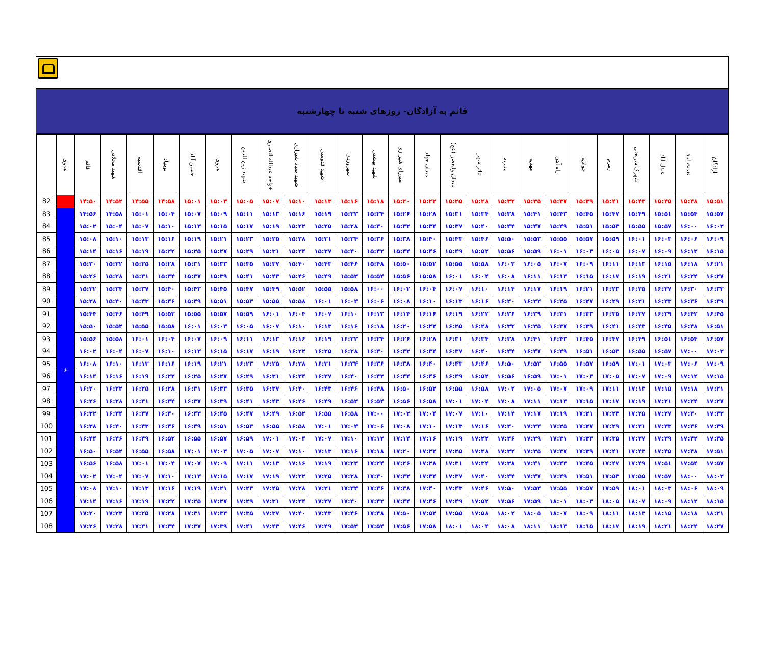قائم به آزادگان- روزهای شنبه تا چهارشنبه
| | هدوی | قائم | شهید محلاتی | اقدسیه | نوبنیاد | حسین آباد | هروی | شهید زین الدین | خواجه عبدالله انصاری | شهید صیاد شیرازی | شهید قدوسی | سهروردی | شهید بهشتی | میرزای شیرازی | میدان جهاد | میدان ولیعصر (عج) | تئاتر شهر | منیریه | مهدیه | راه آهن | جوادیه | زمزم | شهرک شریعتی | عبدل آباد | نعمت آباد | آزادگان |
| --- | --- | --- | --- | --- | --- | --- | --- | --- | --- | --- | --- | --- | --- | --- | --- | --- | --- | --- | --- | --- | --- | --- | --- | --- | --- | --- |
| 82 | | ۱۴:۵۰ | ۱۴:۵۲ | ۱۴:۵۵ | ۱۴:۵۸ | ۱۵:۰۱ | ۱۵:۰۳ | ۱۵:۰۵ | ۱۵:۰۷ | ۱۵:۱۰ | ۱۵:۱۳ | ۱۵:۱۶ | ۱۵:۱۸ | ۱۵:۲۰ | ۱۵:۲۲ | ۱۵:۲۵ | ۱۵:۲۸ | ۱۵:۳۲ | ۱۵:۳۵ | ۱۵:۳۷ | ۱۵:۳۹ | ۱۵:۴۱ | ۱۵:۴۳ | ۱۵:۴۵ | ۱۵:۴۸ | ۱۵:۵۱ |
| 83 | ۶ | ۱۴:۵۶ | ۱۴:۵۸ | ۱۵:۰۱ | ۱۵:۰۴ | ۱۵:۰۷ | ۱۵:۰۹ | ۱۵:۱۱ | ۱۵:۱۳ | ۱۵:۱۶ | ۱۵:۱۹ | ۱۵:۲۲ | ۱۵:۲۴ | ۱۵:۲۶ | ۱۵:۲۸ | ۱۵:۳۱ | ۱۵:۳۴ | ۱۵:۳۸ | ۱۵:۴۱ | ۱۵:۴۳ | ۱۵:۴۵ | ۱۵:۴۷ | ۱۵:۴۹ | ۱۵:۵۱ | ۱۵:۵۴ | ۱۵:۵۷ |
| 84 | | ۱۵:۰۲ | ۱۵:۰۴ | ۱۵:۰۷ | ۱۵:۱۰ | ۱۵:۱۳ | ۱۵:۱۵ | ۱۵:۱۷ | ۱۵:۱۹ | ۱۵:۲۲ | ۱۵:۲۵ | ۱۵:۲۸ | ۱۵:۳۰ | ۱۵:۳۲ | ۱۵:۳۴ | ۱۵:۳۷ | ۱۵:۴۰ | ۱۵:۴۴ | ۱۵:۴۷ | ۱۵:۴۹ | ۱۵:۵۱ | ۱۵:۵۳ | ۱۵:۵۵ | ۱۵:۵۷ | ۱۶:۰۰ | ۱۶:۰۳ |
| 85 | | ۱۵:۰۸ | ۱۵:۱۰ | ۱۵:۱۳ | ۱۵:۱۶ | ۱۵:۱۹ | ۱۵:۲۱ | ۱۵:۲۳ | ۱۵:۲۵ | ۱۵:۲۸ | ۱۵:۳۱ | ۱۵:۳۴ | ۱۵:۳۶ | ۱۵:۳۸ | ۱۵:۴۰ | ۱۵:۴۳ | ۱۵:۴۶ | ۱۵:۵۰ | ۱۵:۵۳ | ۱۵:۵۵ | ۱۵:۵۷ | ۱۵:۵۹ | ۱۶:۰۱ | ۱۶:۰۳ | ۱۶:۰۶ | ۱۶:۰۹ |
| 86 | | ۱۵:۱۴ | ۱۵:۱۶ | ۱۵:۱۹ | ۱۵:۲۲ | ۱۵:۲۵ | ۱۵:۲۷ | ۱۵:۲۹ | ۱۵:۳۱ | ۱۵:۳۴ | ۱۵:۳۷ | ۱۵:۴۰ | ۱۵:۴۲ | ۱۵:۴۴ | ۱۵:۴۶ | ۱۵:۴۹ | ۱۵:۵۲ | ۱۵:۵۶ | ۱۵:۵۹ | ۱۶:۰۱ | ۱۶:۰۳ | ۱۶:۰۵ | ۱۶:۰۷ | ۱۶:۰۹ | ۱۶:۱۲ | ۱۶:۱۵ |
| 87 | | ۱۵:۲۰ | ۱۵:۲۲ | ۱۵:۲۵ | ۱۵:۲۸ | ۱۵:۳۱ | ۱۵:۳۳ | ۱۵:۳۵ | ۱۵:۳۷ | ۱۵:۴۰ | ۱۵:۴۳ | ۱۵:۴۶ | ۱۵:۴۸ | ۱۵:۵۰ | ۱۵:۵۲ | ۱۵:۵۵ | ۱۵:۵۸ | ۱۶:۰۲ | ۱۶:۰۵ | ۱۶:۰۷ | ۱۶:۰۹ | ۱۶:۱۱ | ۱۶:۱۳ | ۱۶:۱۵ | ۱۶:۱۸ | ۱۶:۲۱ |
| 88 | | ۱۵:۲۶ | ۱۵:۲۸ | ۱۵:۳۱ | ۱۵:۳۴ | ۱۵:۳۷ | ۱۵:۳۹ | ۱۵:۴۱ | ۱۵:۴۳ | ۱۵:۴۶ | ۱۵:۴۹ | ۱۵:۵۲ | ۱۵:۵۴ | ۱۵:۵۶ | ۱۵:۵۸ | ۱۶:۰۱ | ۱۶:۰۴ | ۱۶:۰۸ | ۱۶:۱۱ | ۱۶:۱۳ | ۱۶:۱۵ | ۱۶:۱۷ | ۱۶:۱۹ | ۱۶:۲۱ | ۱۶:۲۴ | ۱۶:۲۷ |
| 89 | | ۱۵:۳۲ | ۱۵:۳۴ | ۱۵:۳۷ | ۱۵:۴۰ | ۱۵:۴۳ | ۱۵:۴۵ | ۱۵:۴۷ | ۱۵:۴۹ | ۱۵:۵۲ | ۱۵:۵۵ | ۱۵:۵۸ | ۱۶:۰۰ | ۱۶:۰۲ | ۱۶:۰۴ | ۱۶:۰۷ | ۱۶:۱۰ | ۱۶:۱۴ | ۱۶:۱۷ | ۱۶:۱۹ | ۱۶:۲۱ | ۱۶:۲۳ | ۱۶:۲۵ | ۱۶:۲۷ | ۱۶:۳۰ | ۱۶:۳۳ |
| 90 | | ۱۵:۳۸ | ۱۵:۴۰ | ۱۵:۴۳ | ۱۵:۴۶ | ۱۵:۴۹ | ۱۵:۵۱ | ۱۵:۵۳ | ۱۵:۵۵ | ۱۵:۵۸ | ۱۶:۰۱ | ۱۶:۰۴ | ۱۶:۰۶ | ۱۶:۰۸ | ۱۶:۱۰ | ۱۶:۱۳ | ۱۶:۱۶ | ۱۶:۲۰ | ۱۶:۲۳ | ۱۶:۲۵ | ۱۶:۲۷ | ۱۶:۲۹ | ۱۶:۳۱ | ۱۶:۳۳ | ۱۶:۳۶ | ۱۶:۳۹ |
| 91 | | ۱۵:۴۴ | ۱۵:۴۶ | ۱۵:۴۹ | ۱۵:۵۲ | ۱۵:۵۵ | ۱۵:۵۷ | ۱۵:۵۹ | ۱۶:۰۱ | ۱۶:۰۴ | ۱۶:۰۷ | ۱۶:۱۰ | ۱۶:۱۲ | ۱۶:۱۴ | ۱۶:۱۶ | ۱۶:۱۹ | ۱۶:۲۲ | ۱۶:۲۶ | ۱۶:۲۹ | ۱۶:۳۱ | ۱۶:۳۳ | ۱۶:۳۵ | ۱۶:۳۷ | ۱۶:۳۹ | ۱۶:۴۲ | ۱۶:۴۵ |
| 92 | | ۱۵:۵۰ | ۱۵:۵۲ | ۱۵:۵۵ | ۱۵:۵۸ | ۱۶:۰۱ | ۱۶:۰۳ | ۱۶:۰۵ | ۱۶:۰۷ | ۱۶:۱۰ | ۱۶:۱۳ | ۱۶:۱۶ | ۱۶:۱۸ | ۱۶:۲۰ | ۱۶:۲۲ | ۱۶:۲۵ | ۱۶:۲۸ | ۱۶:۳۲ | ۱۶:۳۵ | ۱۶:۳۷ | ۱۶:۳۹ | ۱۶:۴۱ | ۱۶:۴۳ | ۱۶:۴۵ | ۱۶:۴۸ | ۱۶:۵۱ |
| 93 | | ۱۵:۵۶ | ۱۵:۵۸ | ۱۶:۰۱ | ۱۶:۰۴ | ۱۶:۰۷ | ۱۶:۰۹ | ۱۶:۱۱ | ۱۶:۱۳ | ۱۶:۱۶ | ۱۶:۱۹ | ۱۶:۲۲ | ۱۶:۲۴ | ۱۶:۲۶ | ۱۶:۲۸ | ۱۶:۳۱ | ۱۶:۳۴ | ۱۶:۳۸ | ۱۶:۴۱ | ۱۶:۴۳ | ۱۶:۴۵ | ۱۶:۴۷ | ۱۶:۴۹ | ۱۶:۵۱ | ۱۶:۵۴ | ۱۶:۵۷ |
| 94 | | ۱۶:۰۲ | ۱۶:۰۴ | ۱۶:۰۷ | ۱۶:۱۰ | ۱۶:۱۳ | ۱۶:۱۵ | ۱۶:۱۷ | ۱۶:۱۹ | ۱۶:۲۲ | ۱۶:۲۵ | ۱۶:۲۸ | ۱۶:۳۰ | ۱۶:۳۲ | ۱۶:۳۴ | ۱۶:۳۷ | ۱۶:۴۰ | ۱۶:۴۴ | ۱۶:۴۷ | ۱۶:۴۹ | ۱۶:۵۱ | ۱۶:۵۳ | ۱۶:۵۵ | ۱۶:۵۷ | ۱۷:۰۰ | ۱۷:۰۳ |
| 95 | | ۱۶:۰۸ | ۱۶:۱۰ | ۱۶:۱۳ | ۱۶:۱۶ | ۱۶:۱۹ | ۱۶:۲۱ | ۱۶:۲۳ | ۱۶:۲۵ | ۱۶:۲۸ | ۱۶:۳۱ | ۱۶:۳۴ | ۱۶:۳۶ | ۱۶:۳۸ | ۱۶:۴۰ | ۱۶:۴۳ | ۱۶:۴۶ | ۱۶:۵۰ | ۱۶:۵۳ | ۱۶:۵۵ | ۱۶:۵۷ | ۱۶:۵۹ | ۱۷:۰۱ | ۱۷:۰۳ | ۱۷:۰۶ | ۱۷:۰۹ |
| 96 | | ۱۶:۱۴ | ۱۶:۱۶ | ۱۶:۱۹ | ۱۶:۲۲ | ۱۶:۲۵ | ۱۶:۲۷ | ۱۶:۲۹ | ۱۶:۳۱ | ۱۶:۳۴ | ۱۶:۳۷ | ۱۶:۴۰ | ۱۶:۴۲ | ۱۶:۴۴ | ۱۶:۴۶ | ۱۶:۴۹ | ۱۶:۵۲ | ۱۶:۵۶ | ۱۶:۵۹ | ۱۷:۰۱ | ۱۷:۰۳ | ۱۷:۰۵ | ۱۷:۰۷ | ۱۷:۰۹ | ۱۷:۱۲ | ۱۷:۱۵ |
| 97 | | ۱۶:۲۰ | ۱۶:۲۲ | ۱۶:۲۵ | ۱۶:۲۸ | ۱۶:۳۱ | ۱۶:۳۳ | ۱۶:۳۵ | ۱۶:۳۷ | ۱۶:۴۰ | ۱۶:۴۳ | ۱۶:۴۶ | ۱۶:۴۸ | ۱۶:۵۰ | ۱۶:۵۲ | ۱۶:۵۵ | ۱۶:۵۸ | ۱۷:۰۲ | ۱۷:۰۵ | ۱۷:۰۷ | ۱۷:۰۹ | ۱۷:۱۱ | ۱۷:۱۳ | ۱۷:۱۵ | ۱۷:۱۸ | ۱۷:۲۱ |
| 98 | | ۱۶:۲۶ | ۱۶:۲۸ | ۱۶:۳۱ | ۱۶:۳۴ | ۱۶:۳۷ | ۱۶:۳۹ | ۱۶:۴۱ | ۱۶:۴۳ | ۱۶:۴۶ | ۱۶:۴۹ | ۱۶:۵۲ | ۱۶:۵۴ | ۱۶:۵۶ | ۱۶:۵۸ | ۱۷:۰۱ | ۱۷:۰۴ | ۱۷:۰۸ | ۱۷:۱۱ | ۱۷:۱۳ | ۱۷:۱۵ | ۱۷:۱۷ | ۱۷:۱۹ | ۱۷:۲۱ | ۱۷:۲۴ | ۱۷:۲۷ |
| 99 | | ۱۶:۳۲ | ۱۶:۳۴ | ۱۶:۳۷ | ۱۶:۴۰ | ۱۶:۴۳ | ۱۶:۴۵ | ۱۶:۴۷ | ۱۶:۴۹ | ۱۶:۵۲ | ۱۶:۵۵ | ۱۶:۵۸ | ۱۷:۰۰ | ۱۷:۰۲ | ۱۷:۰۴ | ۱۷:۰۷ | ۱۷:۱۰ | ۱۷:۱۴ | ۱۷:۱۷ | ۱۷:۱۹ | ۱۷:۲۱ | ۱۷:۲۳ | ۱۷:۲۵ | ۱۷:۲۷ | ۱۷:۳۰ | ۱۷:۳۳ |
| 100 | | ۱۶:۳۸ | ۱۶:۴۰ | ۱۶:۴۳ | ۱۶:۴۶ | ۱۶:۴۹ | ۱۶:۵۱ | ۱۶:۵۳ | ۱۶:۵۵ | ۱۶:۵۸ | ۱۷:۰۱ | ۱۷:۰۴ | ۱۷:۰۶ | ۱۷:۰۸ | ۱۷:۱۰ | ۱۷:۱۳ | ۱۷:۱۶ | ۱۷:۲۰ | ۱۷:۲۳ | ۱۷:۲۵ | ۱۷:۲۷ | ۱۷:۲۹ | ۱۷:۳۱ | ۱۷:۳۳ | ۱۷:۳۶ | ۱۷:۳۹ |
| 101 | | ۱۶:۴۴ | ۱۶:۴۶ | ۱۶:۴۹ | ۱۶:۵۲ | ۱۶:۵۵ | ۱۶:۵۷ | ۱۶:۵۹ | ۱۷:۰۱ | ۱۷:۰۴ | ۱۷:۰۷ | ۱۷:۱۰ | ۱۷:۱۲ | ۱۷:۱۴ | ۱۷:۱۶ | ۱۷:۱۹ | ۱۷:۲۲ | ۱۷:۲۶ | ۱۷:۲۹ | ۱۷:۳۱ | ۱۷:۳۳ | ۱۷:۳۵ | ۱۷:۳۷ | ۱۷:۳۹ | ۱۷:۴۲ | ۱۷:۴۵ |
| 102 | | ۱۶:۵۰ | ۱۶:۵۲ | ۱۶:۵۵ | ۱۶:۵۸ | ۱۷:۰۱ | ۱۷:۰۳ | ۱۷:۰۵ | ۱۷:۰۷ | ۱۷:۱۰ | ۱۷:۱۳ | ۱۷:۱۶ | ۱۷:۱۸ | ۱۷:۲۰ | ۱۷:۲۲ | ۱۷:۲۵ | ۱۷:۲۸ | ۱۷:۳۲ | ۱۷:۳۵ | ۱۷:۳۷ | ۱۷:۳۹ | ۱۷:۴۱ | ۱۷:۴۳ | ۱۷:۴۵ | ۱۷:۴۸ | ۱۷:۵۱ |
| 103 | | ۱۶:۵۶ | ۱۶:۵۸ | ۱۷:۰۱ | ۱۷:۰۴ | ۱۷:۰۷ | ۱۷:۰۹ | ۱۷:۱۱ | ۱۷:۱۳ | ۱۷:۱۶ | ۱۷:۱۹ | ۱۷:۲۲ | ۱۷:۲۴ | ۱۷:۲۶ | ۱۷:۲۸ | ۱۷:۳۱ | ۱۷:۳۴ | ۱۷:۳۸ | ۱۷:۴۱ | ۱۷:۴۳ | ۱۷:۴۵ | ۱۷:۴۷ | ۱۷:۴۹ | ۱۷:۵۱ | ۱۷:۵۴ | ۱۷:۵۷ |
| 104 | | ۱۷:۰۲ | ۱۷:۰۴ | ۱۷:۰۷ | ۱۷:۱۰ | ۱۷:۱۳ | ۱۷:۱۵ | ۱۷:۱۷ | ۱۷:۱۹ | ۱۷:۲۲ | ۱۷:۲۵ | ۱۷:۲۸ | ۱۷:۳۰ | ۱۷:۳۲ | ۱۷:۳۴ | ۱۷:۳۷ | ۱۷:۴۰ | ۱۷:۴۴ | ۱۷:۴۷ | ۱۷:۴۹ | ۱۷:۵۱ | ۱۷:۵۳ | ۱۷:۵۵ | ۱۷:۵۷ | ۱۸:۰۰ | ۱۸:۰۳ |
| 105 | | ۱۷:۰۸ | ۱۷:۱۰ | ۱۷:۱۳ | ۱۷:۱۶ | ۱۷:۱۹ | ۱۷:۲۱ | ۱۷:۲۳ | ۱۷:۲۵ | ۱۷:۲۸ | ۱۷:۳۱ | ۱۷:۳۴ | ۱۷:۳۶ | ۱۷:۳۸ | ۱۷:۴۰ | ۱۷:۴۳ | ۱۷:۴۶ | ۱۷:۵۰ | ۱۷:۵۳ | ۱۷:۵۵ | ۱۷:۵۷ | ۱۷:۵۹ | ۱۸:۰۱ | ۱۸:۰۳ | ۱۸:۰۶ | ۱۸:۰۹ |
| 106 | | ۱۷:۱۴ | ۱۷:۱۶ | ۱۷:۱۹ | ۱۷:۲۲ | ۱۷:۲۵ | ۱۷:۲۷ | ۱۷:۲۹ | ۱۷:۳۱ | ۱۷:۳۴ | ۱۷:۳۷ | ۱۷:۴۰ | ۱۷:۴۲ | ۱۷:۴۴ | ۱۷:۴۶ | ۱۷:۴۹ | ۱۷:۵۲ | ۱۷:۵۶ | ۱۷:۵۹ | ۱۸:۰۱ | ۱۸:۰۳ | ۱۸:۰۵ | ۱۸:۰۷ | ۱۸:۰۹ | ۱۸:۱۲ | ۱۸:۱۵ |
| 107 | | ۱۷:۲۰ | ۱۷:۲۲ | ۱۷:۲۵ | ۱۷:۲۸ | ۱۷:۳۱ | ۱۷:۳۳ | ۱۷:۳۵ | ۱۷:۳۷ | ۱۷:۴۰ | ۱۷:۴۳ | ۱۷:۴۶ | ۱۷:۴۸ | ۱۷:۵۰ | ۱۷:۵۲ | ۱۷:۵۵ | ۱۷:۵۸ | ۱۸:۰۲ | ۱۸:۰۵ | ۱۸:۰۷ | ۱۸:۰۹ | ۱۸:۱۱ | ۱۸:۱۳ | ۱۸:۱۵ | ۱۸:۱۸ | ۱۸:۲۱ |
| 108 | | ۱۷:۲۶ | ۱۷:۲۸ | ۱۷:۳۱ | ۱۷:۳۴ | ۱۷:۳۷ | ۱۷:۳۹ | ۱۷:۴۱ | ۱۷:۴۳ | ۱۷:۴۶ | ۱۷:۴۹ | ۱۷:۵۲ | ۱۷:۵۴ | ۱۷:۵۶ | ۱۷:۵۸ | ۱۸:۰۱ | ۱۸:۰۴ | ۱۸:۰۸ | ۱۸:۱۱ | ۱۸:۱۳ | ۱۸:۱۵ | ۱۸:۱۷ | ۱۸:۱۹ | ۱۸:۲۱ | ۱۸:۲۴ | ۱۸:۲۷ |